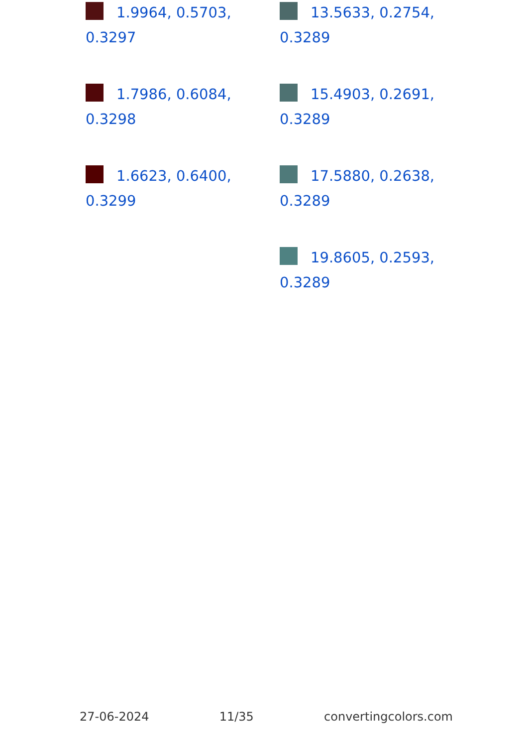1.9964, 0.5703, 0.3297
1.7986, 0.6084, 0.3298
1.6623, 0.6400, 0.3299
13.5633, 0.2754, 0.3289
15.4903, 0.2691, 0.3289
17.5880, 0.2638, 0.3289
19.8605, 0.2593, 0.3289
27-06-2024 11/35 convertingcolors.com